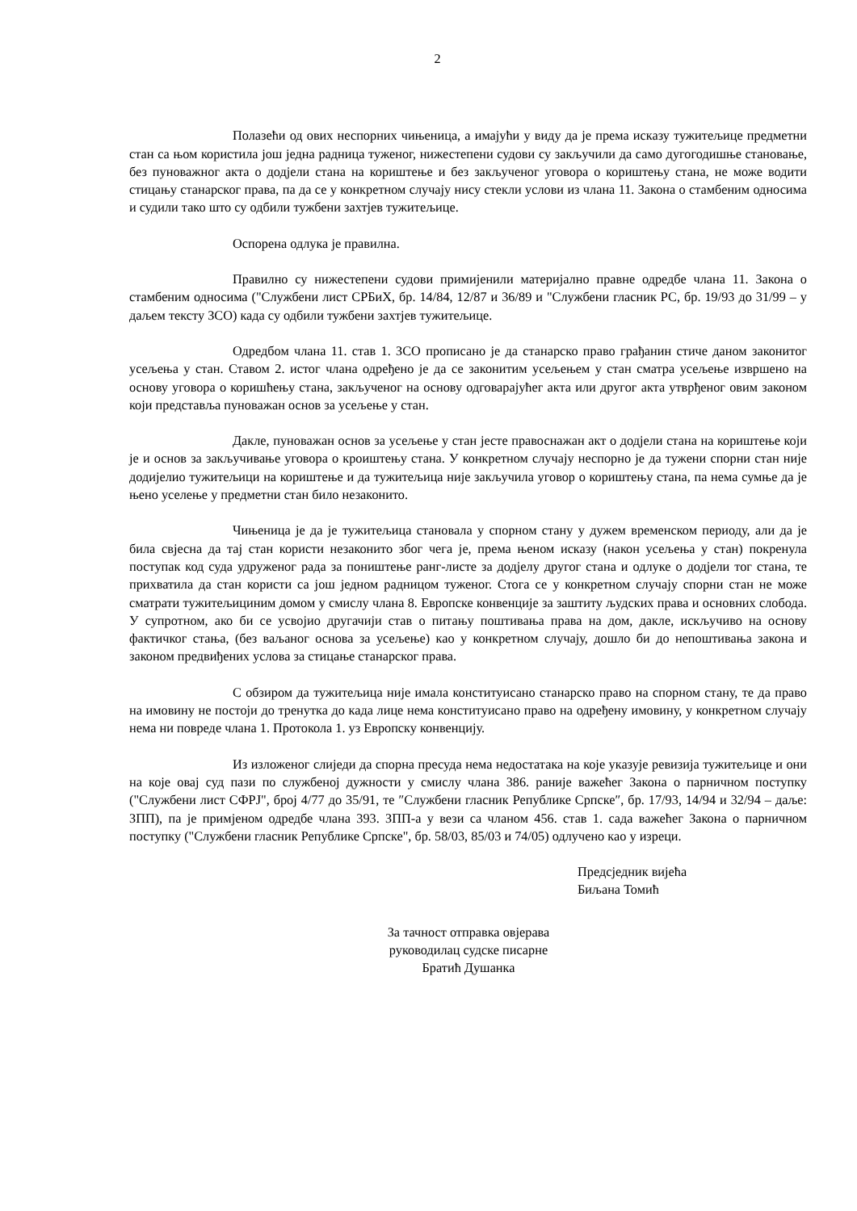2
Полазећи од ових неспорних чињеница, а имајући у виду да је према исказу тужитељице предметни стан са њом користила још једна радница туженог, нижестепени судови су закључили да само дугогодишње становање, без пуноважног акта о додјели стана на кориштење и без закљученог уговора о кориштењу стана, не може водити стицању станарског права, па да се у конкретном случају нису стекли услови из члана 11. Закона о стамбеним односима и судили тако што су одбили тужбени захтјев тужитељице.
Оспорена одлука је правилна.
Правилно су нижестепени судови примијенили материјално правне одредбе члана 11. Закона о стамбеним односима ("Службени лист СРБиХ, бр. 14/84, 12/87 и 36/89 и "Службени гласник РС, бр. 19/93 до 31/99 – у даљем тексту ЗСО) када су одбили тужбени захтјев тужитељице.
Одредбом члана 11. став 1. ЗСО прописано је да станарско право грађанин стиче даном законитог усељења у стан. Ставом 2. истог члана одређено је да се законитим усељењем у стан сматра усељење извршено на основу уговора о коришћењу стана, закљученог на основу одговарајућег акта или другог акта утврђеног овим законом који представља пуноважан основ за усељење у стан.
Дакле, пуноважан основ за усељење у стан јесте правоснажан акт о додјели стана на кориштење који је и основ за закључивање уговора о кроиштењу стана. У конкретном случају неспорно је да тужени спорни стан није додијелио тужитељици на кориштење и да тужитељица није закључила уговор о кориштењу стана, па нема сумње да је њено уселење у предметни стан било незаконито.
Чињеница је да је тужитељица становала у спорном стану у дужем временском периоду, али да је била свјесна да тај стан користи незаконито због чега је, према њеном исказу (након усељења у стан) покренула поступак код суда удруженог рада за поништење ранг-листе за додјелу другог стана и одлуке о додјели тог стана, те прихватила да стан користи са још једном радницом туженог. Стога се у конкретном случају спорни стан не може сматрати тужитељициним домом у смислу члана 8. Европске конвенције за заштиту људских права и основних слобода. У супротном, ако би се усвојио другачији став о питању поштивања права на дом, дакле, искључиво на основу фактичког стања, (без ваљаног основа за усељење) као у конкретном случају, дошло би до непоштивања закона и законом предвиђених услова за стицање станарског права.
С обзиром да тужитељица није имала конституисано станарско право на спорном стану, те да право на имовину не постоји до тренутка до када лице нема конституисано право на одређену имовину, у конкретном случају нема ни повреде члана 1. Протокола 1. уз Европску конвенцију.
Из изложеног слиједи да спорна пресуда нема недостатака на које указује ревизија тужитељице и они на које овај суд пази по службеној дужности у смислу члана 386. раније важећег Закона о парничном поступку ("Службени лист СФРЈ", број 4/77 до 35/91, те ″Службени гласник Републике Српске″, бр. 17/93, 14/94 и 32/94 – даље: ЗПП), па је примјеном одредбе члана 393. ЗПП-а у вези са чланом 456. став 1. сада важећег Закона о парничном поступку ("Службени гласник Републике Српске", бр. 58/03, 85/03 и 74/05) одлучено као у изреци.
Предсједник вијећа
Биљана Томић
За тачност отправка овјерава
руководилац судске писарне
Братић Душанка